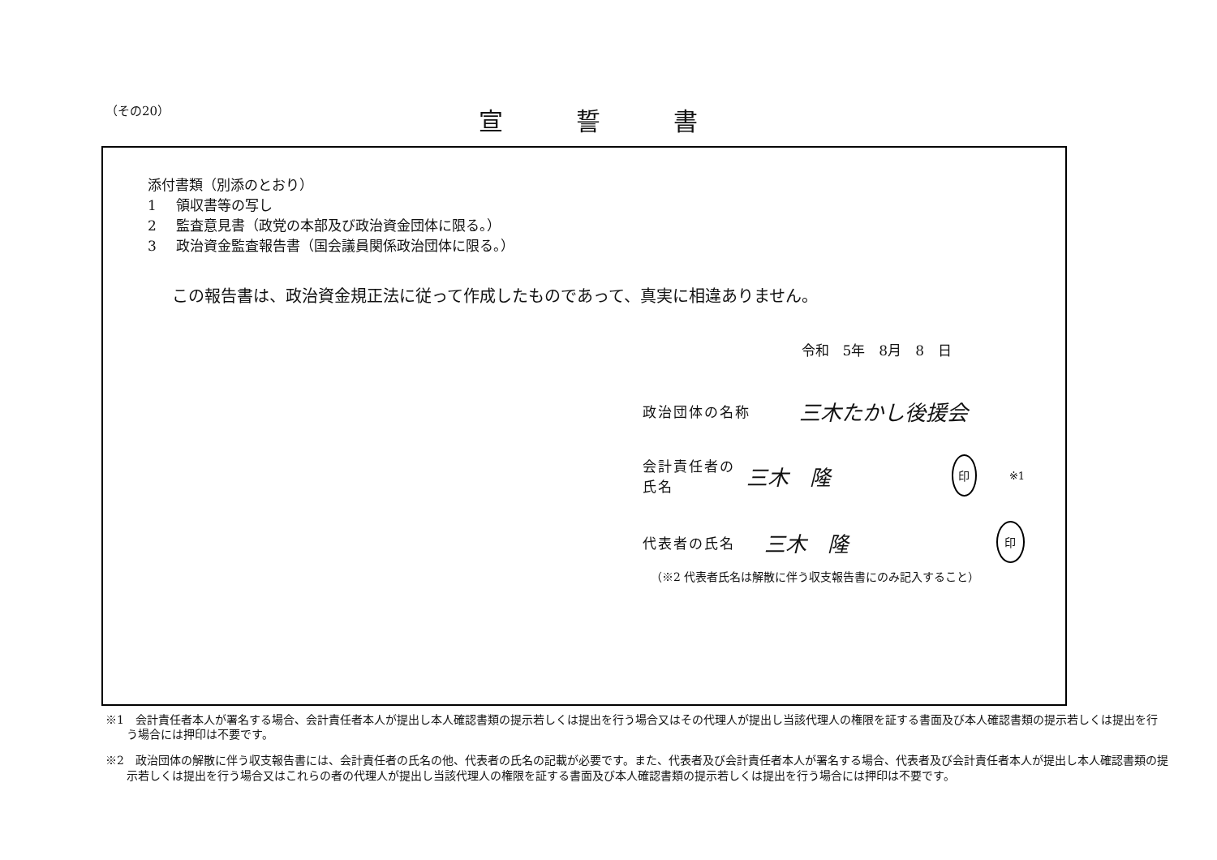（その20） 宣誓書
添付書類（別添のとおり）
1 領収書等の写し
2 監査意見書（政党の本部及び政治資金団体に限る。）
3 政治資金監査報告書（国会議員関係政治団体に限る。）
この報告書は、政治資金規正法に従って作成したものであって、真実に相違ありません。
令和　5年　8月　8　日
政治団体の名称
三木たかし後援会
会計責任者の氏名
三木　隆
印
※1
代表者の氏名
三木　隆
印
（※2 代表者氏名は解散に伴う収支報告書にのみ記入すること）
※1　会計責任者本人が署名する場合、会計責任者本人が提出し本人確認書類の提示若しくは提出を行う場合又はその代理人が提出し当該代理人の権限を証する書面及び本人確認書類の提示若しくは提出を行う場合には押印は不要です。
※2　政治団体の解散に伴う収支報告書には、会計責任者の氏名の他、代表者の氏名の記載が必要です。また、代表者及び会計責任者本人が署名する場合、代表者及び会計責任者本人が提出し本人確認書類の提示若しくは提出を行う場合又はこれらの者の代理人が提出し当該代理人の権限を証する書面及び本人確認書類の提示若しくは提出を行う場合には押印は不要です。